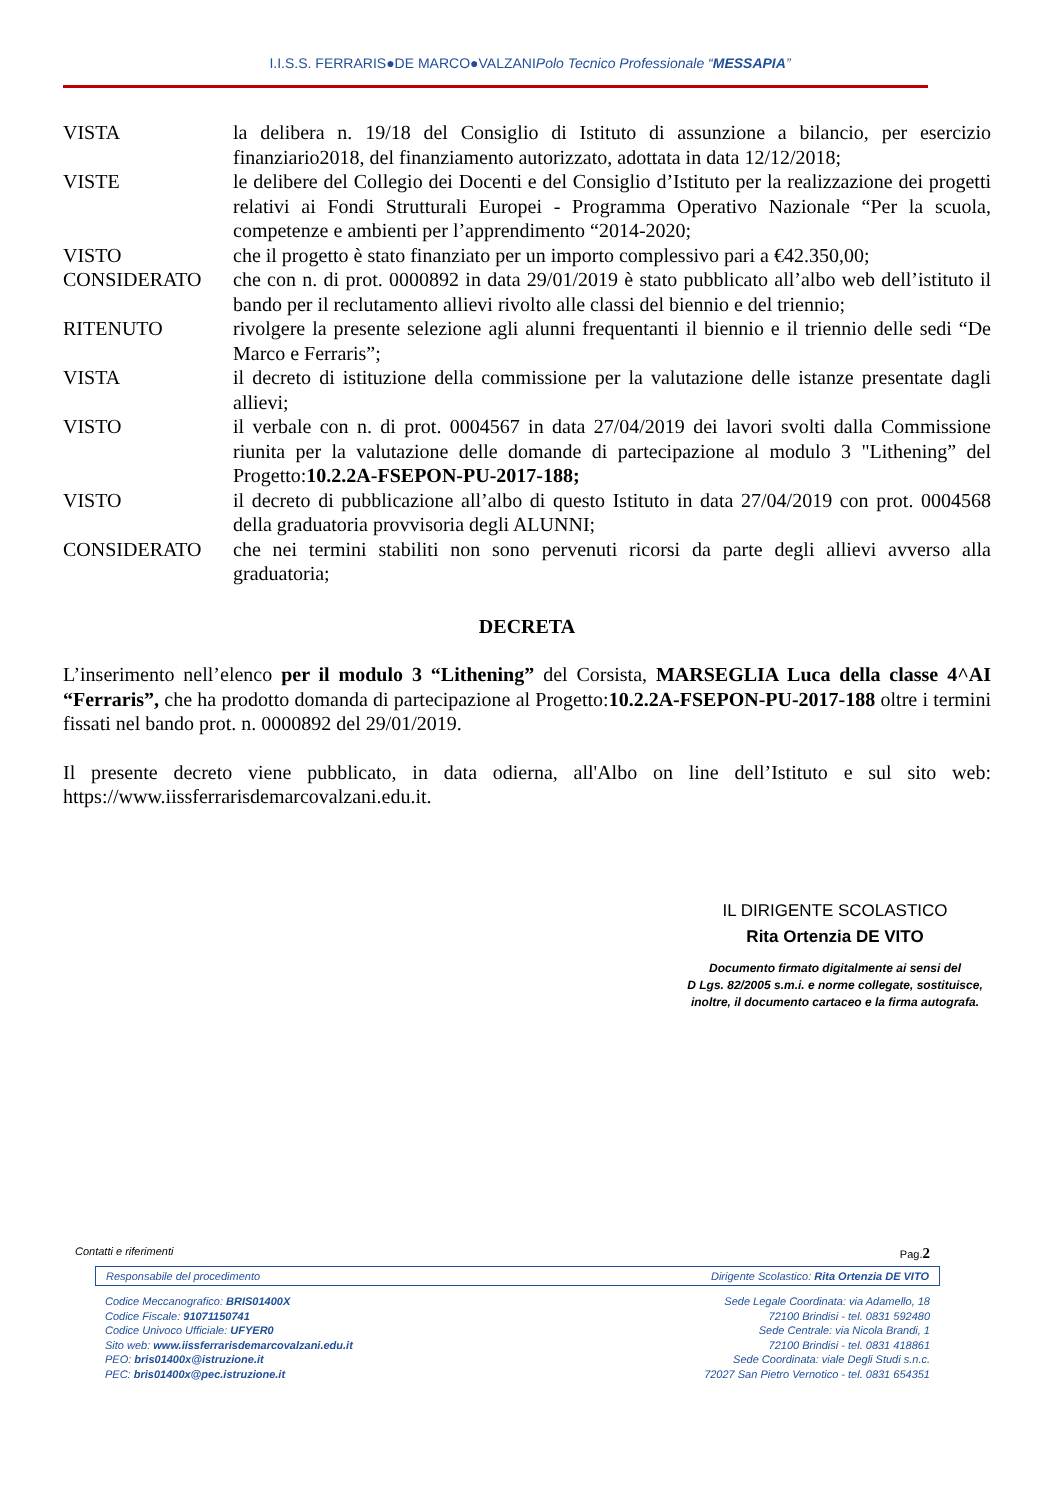I.I.S.S. FERRARIS●DE MARCO●VALZANIPolo Tecnico Professionale “MESSAPIA”
| VISTA | la delibera n. 19/18 del Consiglio di Istituto di assunzione a bilancio, per esercizio finanziario2018, del finanziamento autorizzato, adottata in data 12/12/2018; |
| VISTE | le delibere del Collegio dei Docenti e del Consiglio d’Istituto per la realizzazione dei progetti relativi ai Fondi Strutturali Europei - Programma Operativo Nazionale “Per la scuola, competenze e ambienti per l’apprendimento “2014-2020; |
| VISTO | che il progetto è stato finanziato per un importo complessivo pari a €42.350,00; |
| CONSIDERATO | che con n. di prot. 0000892 in data 29/01/2019 è stato pubblicato all’albo web dell’istituto il bando per il reclutamento allievi rivolto alle classi del biennio e del triennio; |
| RITENUTO | rivolgere la presente selezione agli alunni frequentanti il biennio e il triennio delle sedi “De Marco e Ferraris”; |
| VISTA | il decreto di istituzione della commissione per la valutazione delle istanze presentate dagli allievi; |
| VISTO | il verbale con n. di prot. 0004567 in data 27/04/2019 dei lavori svolti dalla Commissione riunita per la valutazione delle domande di partecipazione al modulo 3 "Lithening” del Progetto: 10.2.2A-FSEPON-PU-2017-188; |
| VISTO | il decreto di pubblicazione all’albo di questo Istituto in data 27/04/2019 con prot. 0004568 della graduatoria provvisoria degli ALUNNI; |
| CONSIDERATO | che nei termini stabiliti non sono pervenuti ricorsi da parte degli allievi avverso alla graduatoria; |
DECRETA
L’inserimento nell’elenco per il modulo 3 “Lithening” del Corsista, MARSEGLIA Luca della classe 4^AI “Ferraris”, che ha prodotto domanda di partecipazione al Progetto:10.2.2A-FSEPON-PU-2017-188 oltre i termini fissati nel bando prot. n. 0000892 del 29/01/2019.
Il presente decreto viene pubblicato, in data odierna, all'Albo on line dell’Istituto e sul sito web: https://www.iissferrarisdemarcovalzani.edu.it.
IL DIRIGENTE SCOLASTICO
Rita Ortenzia DE VITO
Documento firmato digitalmente ai sensi del
D Lgs. 82/2005 s.m.i. e norme collegate, sostituisce,
inoltre, il documento cartaceo e la firma autografa.
Contatti e riferimenti Pag.2
Responsabile del procedimento Dirigente Scolastico: Rita Ortenzia DE VITO
Codice Meccanografico: BRIS01400X
Codice Fiscale: 91071150741
Codice Univoco Ufficiale: UFYER0
Sito web: www.iissferrarisdemarcovalzani.edu.it
PEO: bris01400x@istruzione.it
PEC: bris01400x@pec.istruzione.it
Sede Legale Coordinata: via Adamello, 18
72100 Brindisi - tel. 0831 592480
Sede Centrale: via Nicola Brandi, 1
72100 Brindisi - tel. 0831 418861
Sede Coordinata: viale Degli Studi s.n.c.
72027 San Pietro Vernotico - tel. 0831 654351